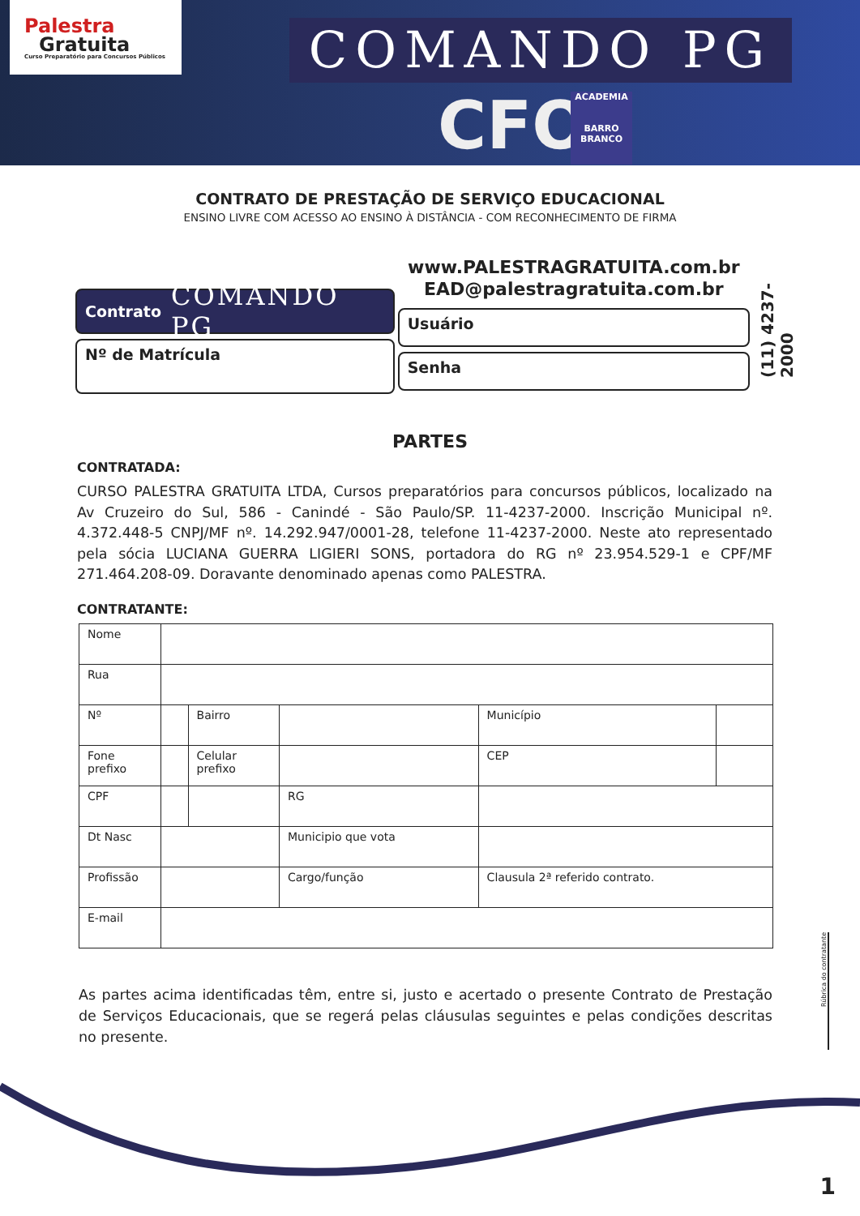Palestra
Gratuita
Curso Preparatório para Concursos Públicos
COMANDO PG
CFO
ACADEMIA
BARRO BRANCO
CONTRATO DE PRESTAÇÃO DE SERVIÇO EDUCACIONAL
ENSINO LIVRE COM ACESSO AO ENSINO À DISTÂNCIA - COM RECONHECIMENTO DE FIRMA
Contrato COMANDO PG
Nº de Matrícula
www.PALESTRAGRATUITA.com.br
EAD@palestragratuita.com.br
Usuário
Senha
(11) 4237-2000
PARTES
CONTRATADA:
CURSO PALESTRA GRATUITA LTDA, Cursos preparatórios para concursos públicos, localizado na Av Cruzeiro do Sul, 586 - Canindé - São Paulo/SP. 11-4237-2000. Inscrição Municipal nº. 4.372.448-5 CNPJ/MF nº. 14.292.947/0001-28, telefone 11-4237-2000. Neste ato representado pela sócia LUCIANA GUERRA LIGIERI SONS, portadora do RG nº 23.954.529-1 e CPF/MF 271.464.208-09. Doravante denominado apenas como PALESTRA.
CONTRATANTE:
| Nome | | | | | | |
| Rua | | | | | | |
| Nº | | Bairro | | | Município | |
| Fone prefixo | | Celular prefixo | | | CEP | |
| CPF | | | | RG | | |
| Dt Nasc | | | Municipio que vota | | | |
| Profissão | | | Cargo/função | | Clausula 2ª referido contrato. | |
| E-mail | | | | | | |
As partes acima identificadas têm, entre si, justo e acertado o presente Contrato de Prestação de Serviços Educacionais, que se regerá pelas cláusulas seguintes e pelas condições descritas no presente.
Rúbrica do contratante
1